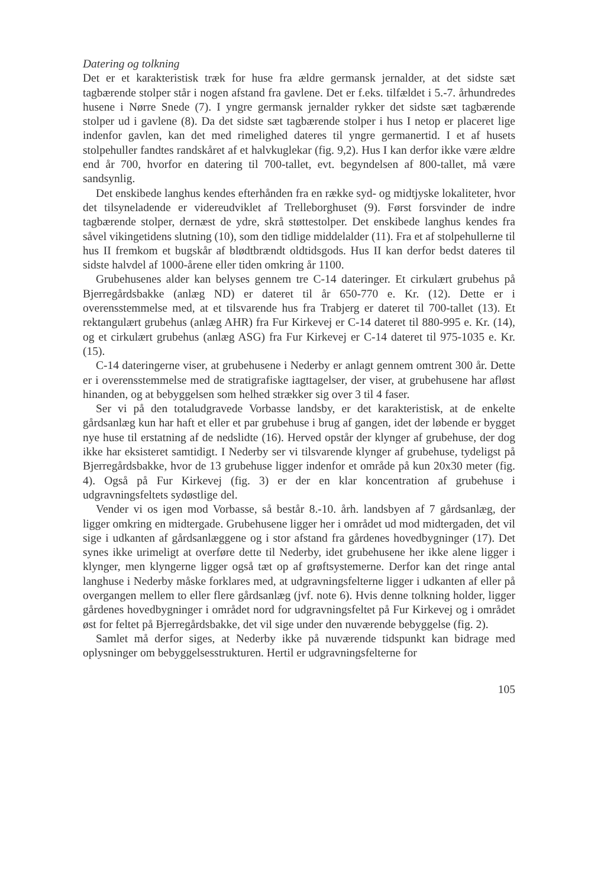Datering og tolkning
Det er et karakteristisk træk for huse fra ældre germansk jernalder, at det sidste sæt tagbærende stolper står i nogen afstand fra gavlene. Det er f.eks. tilfældet i 5.-7. århundredes husene i Nørre Snede (7). I yngre germansk jernalder rykker det sidste sæt tagbærende stolper ud i gavlene (8). Da det sidste sæt tagbærende stolper i hus I netop er placeret lige indenfor gavlen, kan det med rimelighed dateres til yngre germanertid. I et af husets stolpehuller fandtes randskåret af et halvkuglekar (fig. 9,2). Hus I kan derfor ikke være ældre end år 700, hvorfor en datering til 700-tallet, evt. begyndelsen af 800-tallet, må være sandsynlig.
Det enskibede langhus kendes efterhånden fra en række syd- og midtjyske lokaliteter, hvor det tilsyneladende er videreudviklet af Trelleborghuset (9). Først forsvinder de indre tagbærende stolper, dernæst de ydre, skrå støttestolper. Det enskibede langhus kendes fra såvel vikingetidens slutning (10), som den tidlige middelalder (11). Fra et af stolpehullerne til hus II fremkom et bugskår af blødtbrændt oldtidsgods. Hus II kan derfor bedst dateres til sidste halvdel af 1000-årene eller tiden omkring år 1100.
Grubehusenes alder kan belyses gennem tre C-14 dateringer. Et cirkulært grubehus på Bjerregårdsbakke (anlæg ND) er dateret til år 650-770 e. Kr. (12). Dette er i overensstemmelse med, at et tilsvarende hus fra Trabjerg er dateret til 700-tallet (13). Et rektangulært grubehus (anlæg AHR) fra Fur Kirkevej er C-14 dateret til 880-995 e. Kr. (14), og et cirkulært grubehus (anlæg ASG) fra Fur Kirkevej er C-14 dateret til 975-1035 e. Kr. (15).
C-14 dateringerne viser, at grubehusene i Nederby er anlagt gennem omtrent 300 år. Dette er i overensstemmelse med de stratigrafiske iagttagelser, der viser, at grubehusene har afløst hinanden, og at bebyggelsen som helhed strækker sig over 3 til 4 faser.
Ser vi på den totaludgravede Vorbasse landsby, er det karakteristisk, at de enkelte gårdsanlæg kun har haft et eller et par grubehuse i brug af gangen, idet der løbende er bygget nye huse til erstatning af de nedslidte (16). Herved opstår der klynger af grubehuse, der dog ikke har eksisteret samtidigt. I Nederby ser vi tilsvarende klynger af grubehuse, tydeligst på Bjerregårdsbakke, hvor de 13 grubehuse ligger indenfor et område på kun 20x30 meter (fig. 4). Også på Fur Kirkevej (fig. 3) er der en klar koncentration af grubehuse i udgravningsfeltets sydøstlige del.
Vender vi os igen mod Vorbasse, så består 8.-10. årh. landsbyen af 7 gårdsanlæg, der ligger omkring en midtergade. Grubehusene ligger her i området ud mod midtergaden, det vil sige i udkanten af gårdsanlæggene og i stor afstand fra gårdenes hovedbygninger (17). Det synes ikke urimeligt at overføre dette til Nederby, idet grubehusene her ikke alene ligger i klynger, men klyngerne ligger også tæt op af grøftsystemerne. Derfor kan det ringe antal langhuse i Nederby måske forklares med, at udgravningsfelterne ligger i udkanten af eller på overgangen mellem to eller flere gårdsanlæg (jvf. note 6). Hvis denne tolkning holder, ligger gårdenes hovedbygninger i området nord for udgravningsfeltet på Fur Kirkevej og i området øst for feltet på Bjerregårdsbakke, det vil sige under den nuværende bebyggelse (fig. 2).
Samlet må derfor siges, at Nederby ikke på nuværende tidspunkt kan bidrage med oplysninger om bebyggelsesstrukturen. Hertil er udgravningsfelterne for
105